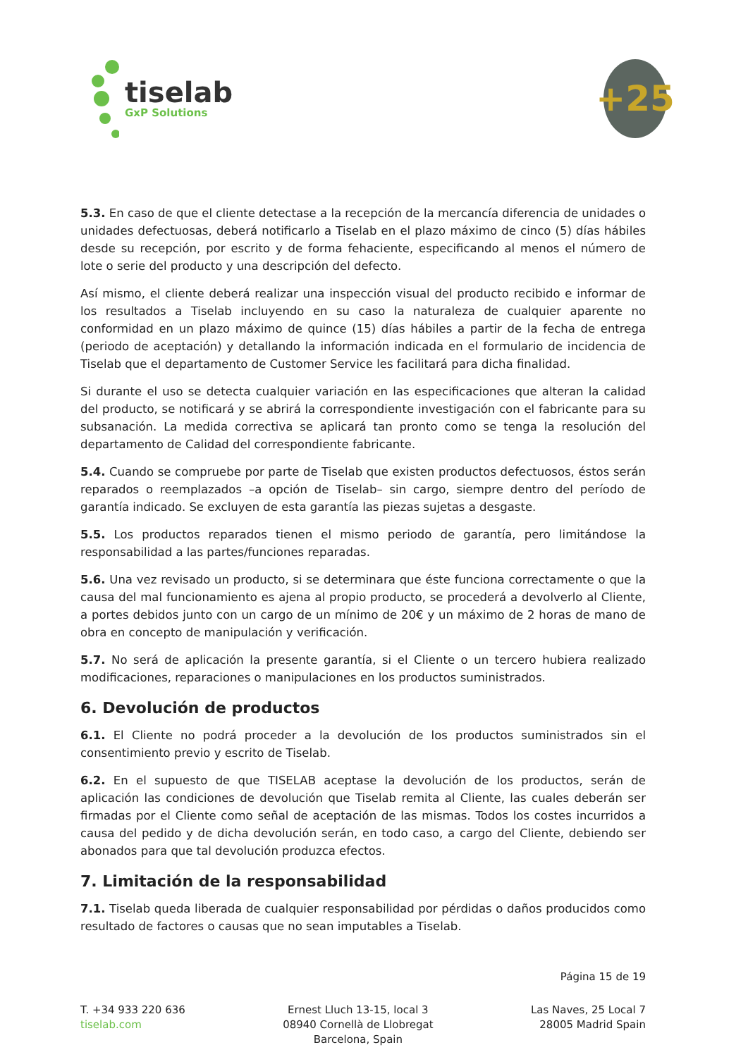tiselab
GxP Solutions
+25
5.3. En caso de que el cliente detectase a la recepción de la mercancía diferencia de unidades o unidades defectuosas, deberá notificarlo a Tiselab en el plazo máximo de cinco (5) días hábiles desde su recepción, por escrito y de forma fehaciente, especificando al menos el número de lote o serie del producto y una descripción del defecto.
Así mismo, el cliente deberá realizar una inspección visual del producto recibido e informar de los resultados a Tiselab incluyendo en su caso la naturaleza de cualquier aparente no conformidad en un plazo máximo de quince (15) días hábiles a partir de la fecha de entrega (periodo de aceptación) y detallando la información indicada en el formulario de incidencia de Tiselab que el departamento de Customer Service les facilitará para dicha finalidad.
Si durante el uso se detecta cualquier variación en las especificaciones que alteran la calidad del producto, se notificará y se abrirá la correspondiente investigación con el fabricante para su subsanación. La medida correctiva se aplicará tan pronto como se tenga la resolución del departamento de Calidad del correspondiente fabricante.
5.4. Cuando se compruebe por parte de Tiselab que existen productos defectuosos, éstos serán reparados o reemplazados –a opción de Tiselab– sin cargo, siempre dentro del período de garantía indicado. Se excluyen de esta garantía las piezas sujetas a desgaste.
5.5. Los productos reparados tienen el mismo periodo de garantía, pero limitándose la responsabilidad a las partes/funciones reparadas.
5.6. Una vez revisado un producto, si se determinara que éste funciona correctamente o que la causa del mal funcionamiento es ajena al propio producto, se procederá a devolverlo al Cliente, a portes debidos junto con un cargo de un mínimo de 20€ y un máximo de 2 horas de mano de obra en concepto de manipulación y verificación.
5.7. No será de aplicación la presente garantía, si el Cliente o un tercero hubiera realizado modificaciones, reparaciones o manipulaciones en los productos suministrados.
6. Devolución de productos
6.1. El Cliente no podrá proceder a la devolución de los productos suministrados sin el consentimiento previo y escrito de Tiselab.
6.2. En el supuesto de que TISELAB aceptase la devolución de los productos, serán de aplicación las condiciones de devolución que Tiselab remita al Cliente, las cuales deberán ser firmadas por el Cliente como señal de aceptación de las mismas. Todos los costes incurridos a causa del pedido y de dicha devolución serán, en todo caso, a cargo del Cliente, debiendo ser abonados para que tal devolución produzca efectos.
7. Limitación de la responsabilidad
7.1. Tiselab queda liberada de cualquier responsabilidad por pérdidas o daños producidos como resultado de factores o causas que no sean imputables a Tiselab.
Página 15 de 19
T. +34 933 220 636
tiselab.com
Ernest Lluch 13-15, local 3
08940 Cornellà de Llobregat
Barcelona, Spain
Las Naves, 25 Local 7
28005 Madrid Spain